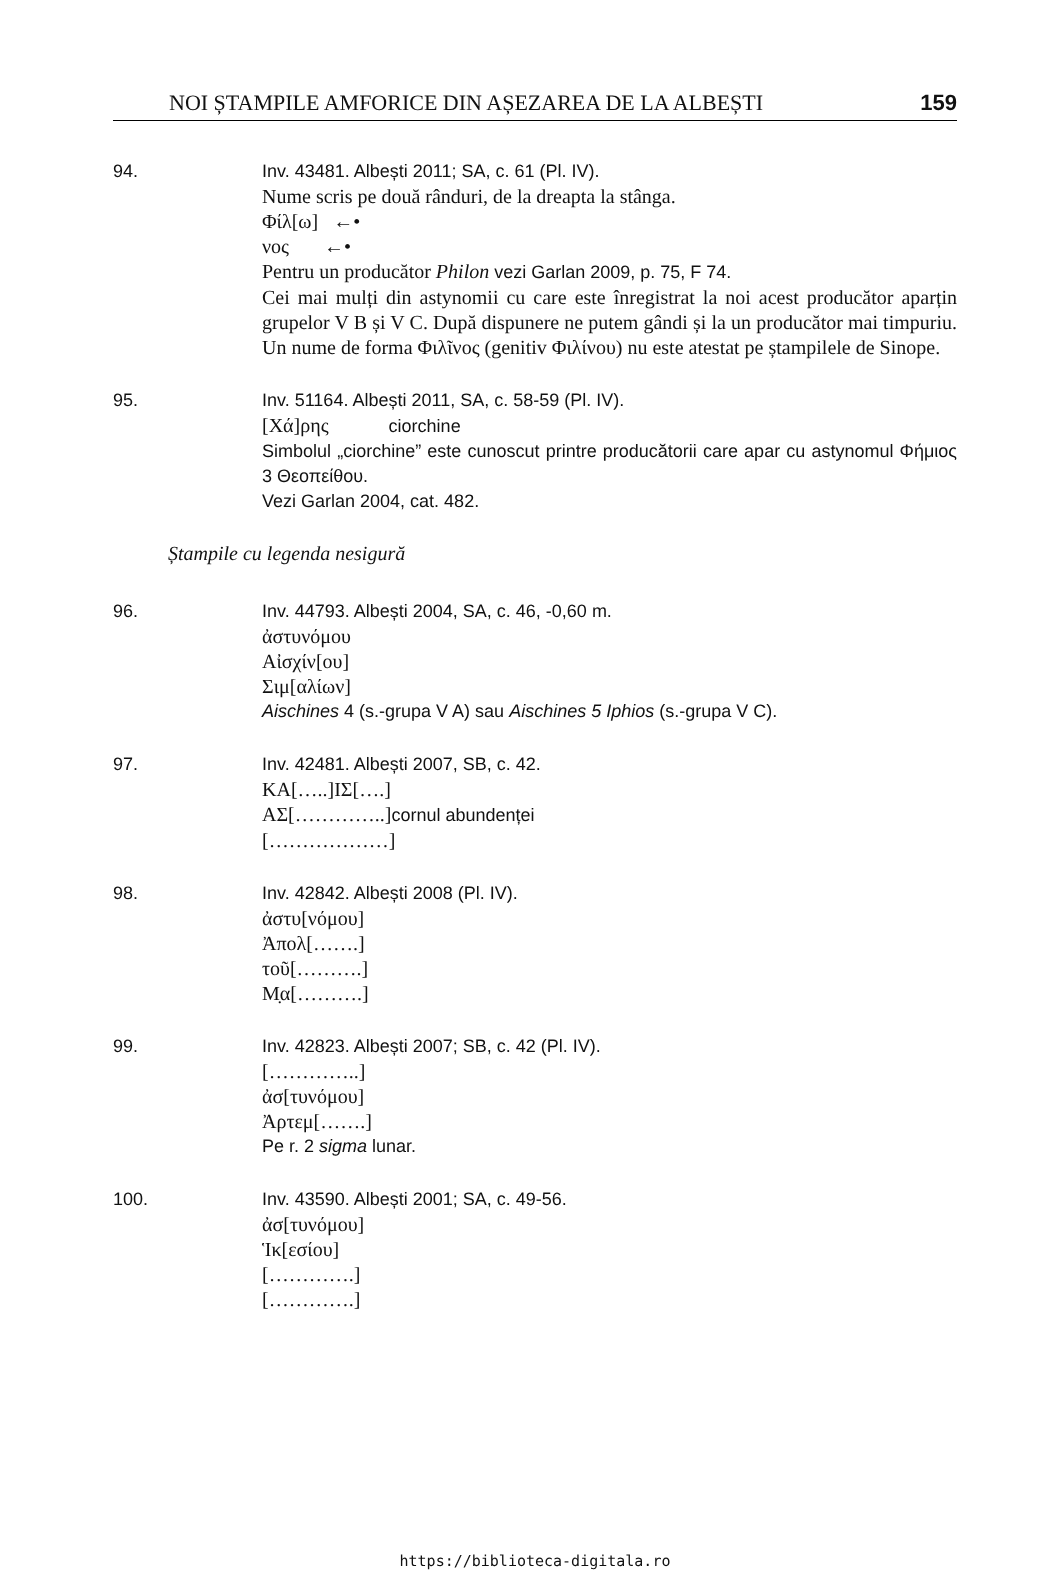NOI ȘTAMPILE AMFORICE DIN AȘEZAREA DE LA ALBEȘTI 159
94. Inv. 43481. Albești 2011; SA, c. 61 (Pl. IV).
Nume scris pe două rânduri, de la dreapta la stânga.
Φίλ[ω] ←•
νος ←•
Pentru un producător Philon vezi Garlan 2009, p. 75, F 74.
Cei mai mulți din astynomii cu care este înregistrat la noi acest producător aparțin grupelor V B și V C. După dispunere ne putem gândi și la un producător mai timpuriu. Un nume de forma Φιλῖνος (genitiv Φιλίνου) nu este atestat pe ștampilele de Sinope.
95. Inv. 51164. Albești 2011, SA, c. 58-59 (Pl. IV).
[Χά]ρης ciorchine
Simbolul „ciorchine” este cunoscut printre producătorii care apar cu astynomul Φήμιος 3 Θεοπείθου.
Vezi Garlan 2004, cat. 482.
Ștampile cu legenda nesigură
96. Inv. 44793. Albești 2004, SA, c. 46, -0,60 m.
ἀστυνόμου
Αἰσχίν[ου]
Σιμ[αλίων]
Aischines 4 (s.-grupa V A) sau Aischines 5 Iphios (s.-grupa V C).
97. Inv. 42481. Albești 2007, SB, c. 42.
ΚΑ[…..]ΙΣ[….]
ΑΣ[…………..]cornul abundenței
[………………]
98. Inv. 42842. Albești 2008 (Pl. IV).
ἀστυ[νόμου]
Ἀπολ[…….]
τοῦ[……….]
Μ̣α[……….]
99. Inv. 42823. Albești 2007; SB, c. 42 (Pl. IV).
[…………..]
ἀσ[τυνόμου]
Ἀρτεμ[…….]
Pe r. 2 sigma lunar.
100. Inv. 43590. Albești 2001; SA, c. 49-56.
ἀσ[τυνόμου]
Ἱκ[εσίου]
[………….]
[………….]
https://biblioteca-digitala.ro